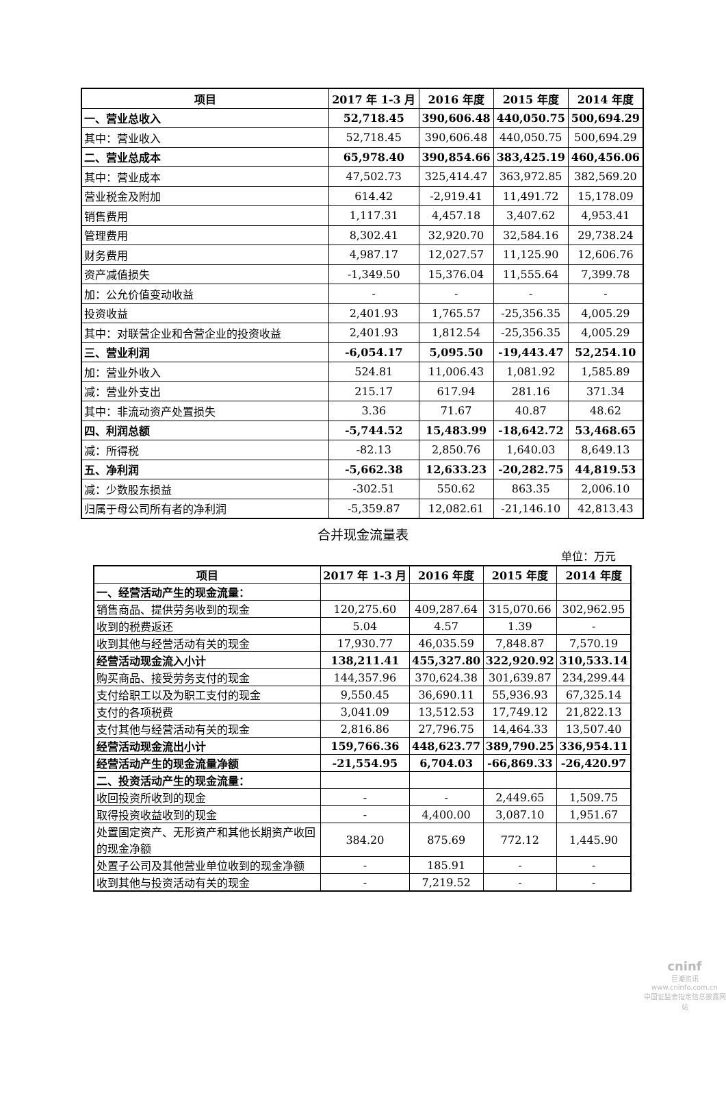| 项目 | 2017 年 1-3 月 | 2016 年度 | 2015 年度 | 2014 年度 |
| --- | --- | --- | --- | --- |
| 一、营业总收入 | 52,718.45 | 390,606.48 | 440,050.75 | 500,694.29 |
| 其中：营业收入 | 52,718.45 | 390,606.48 | 440,050.75 | 500,694.29 |
| 二、营业总成本 | 65,978.40 | 390,854.66 | 383,425.19 | 460,456.06 |
| 其中：营业成本 | 47,502.73 | 325,414.47 | 363,972.85 | 382,569.20 |
| 营业税金及附加 | 614.42 | -2,919.41 | 11,491.72 | 15,178.09 |
| 销售费用 | 1,117.31 | 4,457.18 | 3,407.62 | 4,953.41 |
| 管理费用 | 8,302.41 | 32,920.70 | 32,584.16 | 29,738.24 |
| 财务费用 | 4,987.17 | 12,027.57 | 11,125.90 | 12,606.76 |
| 资产减值损失 | -1,349.50 | 15,376.04 | 11,555.64 | 7,399.78 |
| 加：公允价值变动收益 | - | - | - | - |
| 投资收益 | 2,401.93 | 1,765.57 | -25,356.35 | 4,005.29 |
| 其中：对联营企业和合营企业的投资收益 | 2,401.93 | 1,812.54 | -25,356.35 | 4,005.29 |
| 三、营业利润 | -6,054.17 | 5,095.50 | -19,443.47 | 52,254.10 |
| 加：营业外收入 | 524.81 | 11,006.43 | 1,081.92 | 1,585.89 |
| 减：营业外支出 | 215.17 | 617.94 | 281.16 | 371.34 |
| 其中：非流动资产处置损失 | 3.36 | 71.67 | 40.87 | 48.62 |
| 四、利润总额 | -5,744.52 | 15,483.99 | -18,642.72 | 53,468.65 |
| 减：所得税 | -82.13 | 2,850.76 | 1,640.03 | 8,649.13 |
| 五、净利润 | -5,662.38 | 12,633.23 | -20,282.75 | 44,819.53 |
| 减：少数股东损益 | -302.51 | 550.62 | 863.35 | 2,006.10 |
| 归属于母公司所有者的净利润 | -5,359.87 | 12,082.61 | -21,146.10 | 42,813.43 |
合并现金流量表
单位：万元
| 项目 | 2017 年 1-3 月 | 2016 年度 | 2015 年度 | 2014 年度 |
| --- | --- | --- | --- | --- |
| 一、经营活动产生的现金流量： | | | | |
| 销售商品、提供劳务收到的现金 | 120,275.60 | 409,287.64 | 315,070.66 | 302,962.95 |
| 收到的税费返还 | 5.04 | 4.57 | 1.39 | - |
| 收到其他与经营活动有关的现金 | 17,930.77 | 46,035.59 | 7,848.87 | 7,570.19 |
| 经营活动现金流入小计 | 138,211.41 | 455,327.80 | 322,920.92 | 310,533.14 |
| 购买商品、接受劳务支付的现金 | 144,357.96 | 370,624.38 | 301,639.87 | 234,299.44 |
| 支付给职工以及为职工支付的现金 | 9,550.45 | 36,690.11 | 55,936.93 | 67,325.14 |
| 支付的各项税费 | 3,041.09 | 13,512.53 | 17,749.12 | 21,822.13 |
| 支付其他与经营活动有关的现金 | 2,816.86 | 27,796.75 | 14,464.33 | 13,507.40 |
| 经营活动现金流出小计 | 159,766.36 | 448,623.77 | 389,790.25 | 336,954.11 |
| 经营活动产生的现金流量净额 | -21,554.95 | 6,704.03 | -66,869.33 | -26,420.97 |
| 二、投资活动产生的现金流量： | | | | |
| 收回投资所收到的现金 | - | - | 2,449.65 | 1,509.75 |
| 取得投资收益收到的现金 | - | 4,400.00 | 3,087.10 | 1,951.67 |
| 处置固定资产、无形资产和其他长期资产收回的现金净额 | 384.20 | 875.69 | 772.12 | 1,445.90 |
| 处置子公司及其他营业单位收到的现金净额 | - | 185.91 | - | - |
| 收到其他与投资活动有关的现金 | - | 7,219.52 | - | - |
cninf
巨潮资讯
www.cninfo.com.cn
中国证监会指定信息披露网站